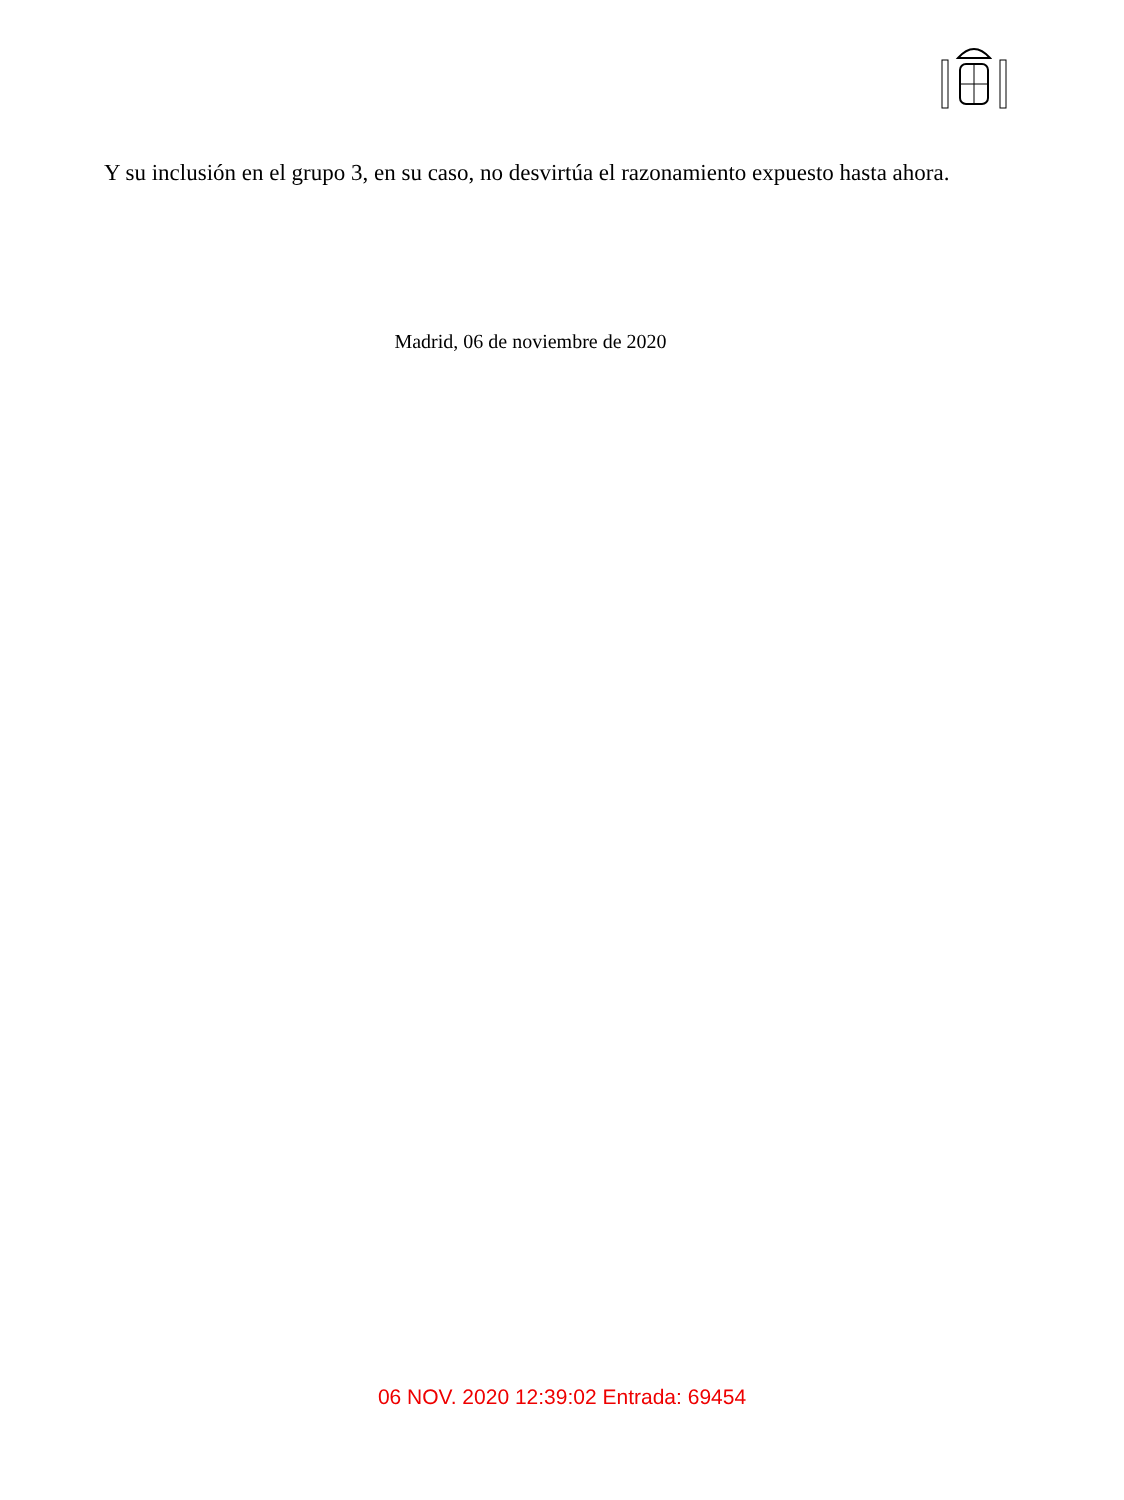Y su inclusión en el grupo 3, en su caso, no desvirtúa el razonamiento expuesto hasta ahora.
Madrid, 06 de noviembre de 2020
06 NOV. 2020 12:39:02 Entrada: 69454